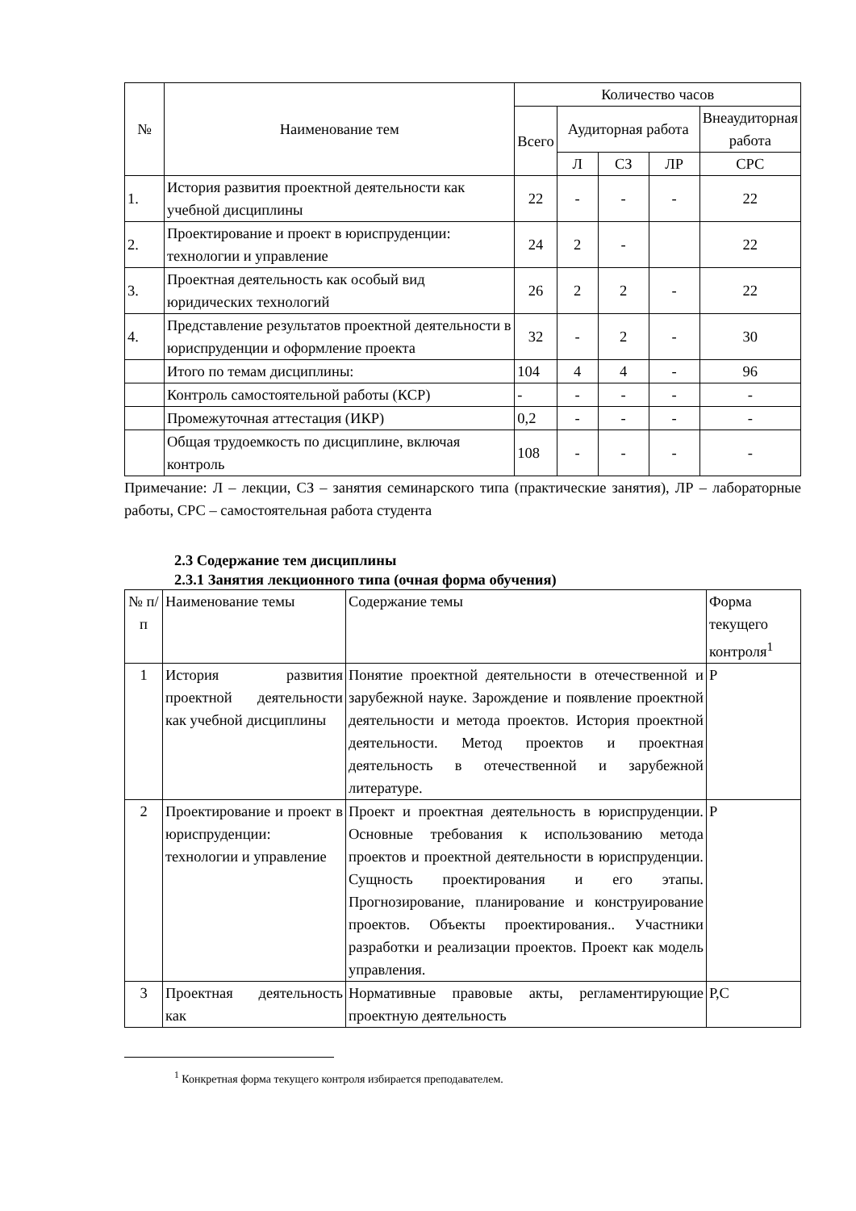| № | Наименование тем | Количество часов | | | | |
| --- | --- | --- | --- | --- | --- | --- |
| | | Всего | Аудиторная работа | | | Внеаудиторная работа |
| | | | Л | СЗ | ЛР | СРС |
| 1. | История развития проектной деятельности как учебной дисциплины | 22 | - | - | - | 22 |
| 2. | Проектирование и проект в юриспруденции: технологии и управление | 24 | 2 | - | | 22 |
| 3. | Проектная деятельность как особый вид юридических технологий | 26 | 2 | 2 | - | 22 |
| 4. | Представление результатов проектной деятельности в юриспруденции и оформление проекта | 32 | - | 2 | - | 30 |
| | Итого по темам дисциплины: | 104 | 4 | 4 | - | 96 |
| | Контроль самостоятельной работы (КСР) | - | - | - | - | - |
| | Промежуточная аттестация (ИКР) | 0,2 | - | - | - | - |
| | Общая трудоемкость по дисциплине, включая контроль | 108 | - | - | - | - |
Примечание: Л – лекции, СЗ – занятия семинарского типа (практические занятия), ЛР – лабораторные работы, СРС – самостоятельная работа студента
2.3 Содержание тем дисциплины
2.3.1 Занятия лекционного типа (очная форма обучения)
| № п/п | Наименование темы | Содержание темы | Форма текущего контроля<sup>1</sup> |
| 1 | История развития проектной деятельности как учебной дисциплины | Понятие проектной деятельности в отечественной и зарубежной науке. Зарождение и появление проектной деятельности и метода проектов. История проектной деятельности. Метод проектов и проектная деятельность в отечественной и зарубежной литературе. | Р |
| 2 | Проектирование и проект в юриспруденции: технологии и управление | Проект и проектная деятельность в юриспруденции. Основные требования к использованию метода проектов и проектной деятельности в юриспруденции. Сущность проектирования и его этапы. Прогнозирование, планирование и конструирование проектов. Объекты проектирования.. Участники разработки и реализации проектов. Проект как модель управления. | Р |
| 3 | Проектная деятельность как | Нормативные правовые акты, регламентирующие проектную деятельность | Р,С |
<sup>1</sup> Конкретная форма текущего контроля избирается преподавателем.